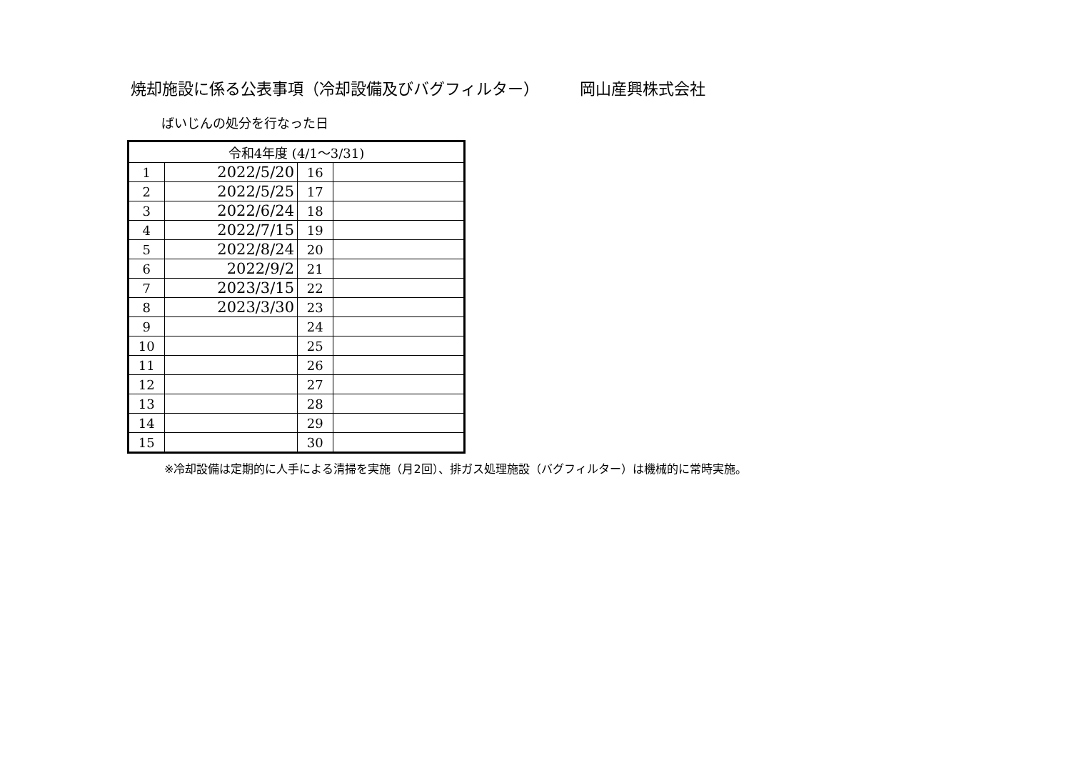焼却施設に係る公表事項（冷却設備及びバグフィルター） 岡山産興株式会社
ばいじんの処分を行なった日
| 令和4年度 (4/1～3/31) | | | |
| --- | --- | --- | --- |
| 1 | 2022/5/20 | 16 | |
| 2 | 2022/5/25 | 17 | |
| 3 | 2022/6/24 | 18 | |
| 4 | 2022/7/15 | 19 | |
| 5 | 2022/8/24 | 20 | |
| 6 | 2022/9/2 | 21 | |
| 7 | 2023/3/15 | 22 | |
| 8 | 2023/3/30 | 23 | |
| 9 | | 24 | |
| 10 | | 25 | |
| 11 | | 26 | |
| 12 | | 27 | |
| 13 | | 28 | |
| 14 | | 29 | |
| 15 | | 30 | |
※冷却設備は定期的に人手による清掃を実施（月2回）、排ガス処理施設（バグフィルター）は機械的に常時実施。